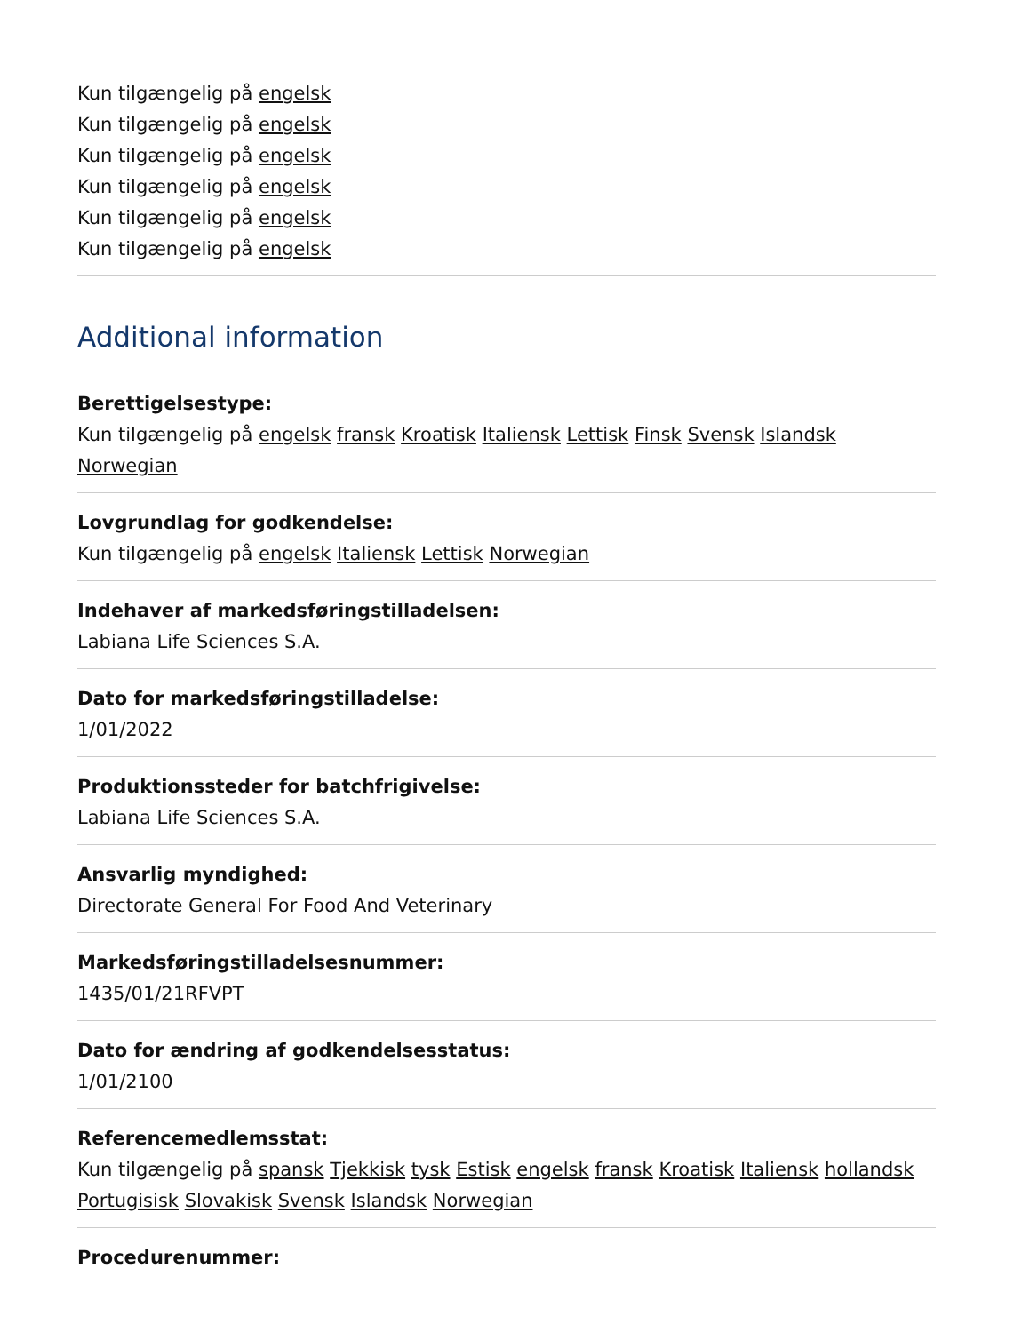Kun tilgængelig på engelsk
Kun tilgængelig på engelsk
Kun tilgængelig på engelsk
Kun tilgængelig på engelsk
Kun tilgængelig på engelsk
Kun tilgængelig på engelsk
Additional information
Berettigelsestype:
Kun tilgængelig på engelsk fransk Kroatisk Italiensk Lettisk Finsk Svensk Islandsk Norwegian
Lovgrundlag for godkendelse:
Kun tilgængelig på engelsk Italiensk Lettisk Norwegian
Indehaver af markedsføringstilladelsen:
Labiana Life Sciences S.A.
Dato for markedsføringstilladelse:
1/01/2022
Produktionssteder for batchfrigivelse:
Labiana Life Sciences S.A.
Ansvarlig myndighed:
Directorate General For Food And Veterinary
Markedsføringstilladelsesnummer:
1435/01/21RFVPT
Dato for ændring af godkendelsesstatus:
1/01/2100
Referencemedlemsstat:
Kun tilgængelig på spansk Tjekkisk tysk Estisk engelsk fransk Kroatisk Italiensk hollandsk Portugisisk Slovakisk Svensk Islandsk Norwegian
Procedurenummer: